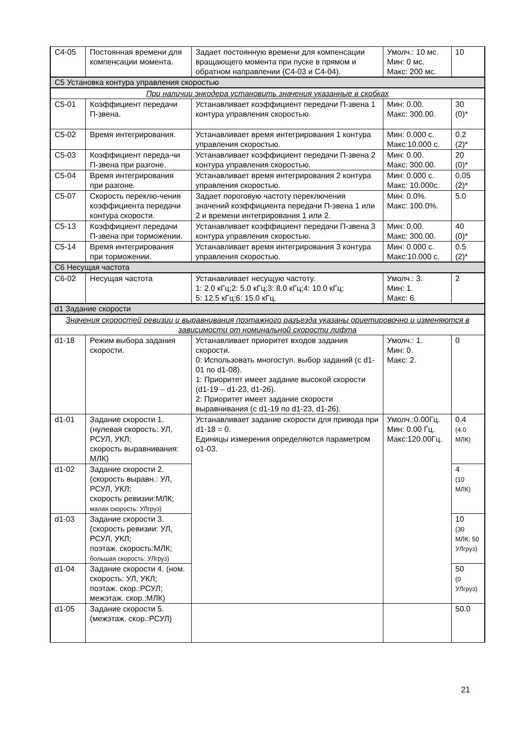| C4-05 | Постоянная времени для компенсации момента. | Задает постоянную времени для компенсации вращающего момента при пуске в прямом и обратном направлении (C4-03 и C4-04). | Умолч.: 10 мс. Мин: 0 мс. Макс: 200 мс. | 10 |
| C5 Установка контура управления скоростью | | | | |
| При наличии энкодера установить значения указанные в скобках | | | | |
| C5-01 | Коэффициент передачи П-звена. | Устанавливает коэффициент передачи П-звена 1 контура управления скоростью. | Мин: 0.00. Макс: 300.00. | 30 (0)* |
| C5-02 | Время интегрирования. | Устанавливает время интегрирования 1 контура управления скоростью. | Мин: 0.000 с. Макс:10.000 с. | 0.2 (2)* |
| C5-03 | Коэффициент переда-чи П-звена при разгоне. | Устанавливает коэффициент передачи П-звена 2 контура управления скоростью. | Мин: 0.00. Макс: 300.00. | 20 (0)* |
| C5-04 | Время интегрирования при разгоне. | Устанавливает время интегрирования 2 контура управления скоростью. | Мин: 0.000 с. Макс: 10.000с. | 0.05 (2)* |
| C5-07 | Скорость переклю-чения коэффициента передачи контура скорости. | Задает пороговую частоту переключения значений коэффициента передачи П-звена 1 или 2 и времени интегрирования 1 или 2. | Мин: 0.0%. Макс: 100.0%. | 5.0 |
| C5-13 | Коэффициент передачи П-звена при торможении. | Устанавливает коэффициент передачи П-звена 3 контура управления скоростью. | Мин: 0.00. Макс: 300.00. | 40 (0)* |
| C5-14 | Время интегрирования при торможении. | Устанавливает время интегрирования 3 контура управления скоростью. | Мин: 0.000 с. Макс:10.000 с. | 0.5 (2)* |
| C6 Несущая частота | | | | |
| C6-02 | Несущая частота | Устанавливает несущую частоту. 1: 2.0 кГц;2: 5.0 кГц;3: 8.0 кГц;4: 10.0 кГц; 5: 12.5 кГц;6: 15.0 кГц. | Умолч.: 3. Мин: 1. Макс: 6. | 2 |
| d1 Задание скорости | | | | |
| Значения скоростей ревизии и выравнивания поэтажного разъезда указаны ориетировочно и изменяются в зависимости от номинальной скорости лифта | | | | |
| d1-18 | Режим выбора задания скорости. | Устанавливает приоритет входов задания скорости. 0: Использовать многоступ. выбор заданий (с d1-01 по d1-08). 1: Приоритет имеет задание высокой скорости (d1-19 – d1-23, d1-26). 2: Приоритет имеет задание скорости выравнивания (с d1-19 по d1-23, d1-26). | Умолч.: 1. Мин: 0. Макс: 2. | 0 |
| d1-01 | Задание скорости 1. (нулевая скорость: УЛ, РСУЛ, УКЛ; скорость выравнивания: МЛК) | Устанавливает задание скорости для привода при d1-18 = 0. Единицы измерения определяются параметром o1-03. | Умолч.:0.00Гц. Мин: 0.00 Гц. Макс:120.00Гц. | 0.4 (4.0 МЛК) |
| d1-02 | Задание скорости 2. (скорость выравн.: УЛ, РСУЛ, УКЛ; скорость ревизии:МЛК; малая скорость: УЛгруз) | | | 4 (10 МЛК) |
| d1-03 | Задание скорости 3. (скорость ревизии: УЛ, РСУЛ, УКЛ; поэтаж. скорость:МЛК; большая скорость: УЛгруз) | | | 10 (30 МЛК; 50 УЛгруз) |
| d1-04 | Задание скорости 4. (ном. скорость: УЛ, УКЛ; поэтаж. скор.:РСУЛ; межэтаж. скор.:МЛК) | | | 50 (0 УЛгруз) |
| d1-05 | Задание скорости 5. (межэтаж. скор.:РСУЛ) | | | 50.0 |
21